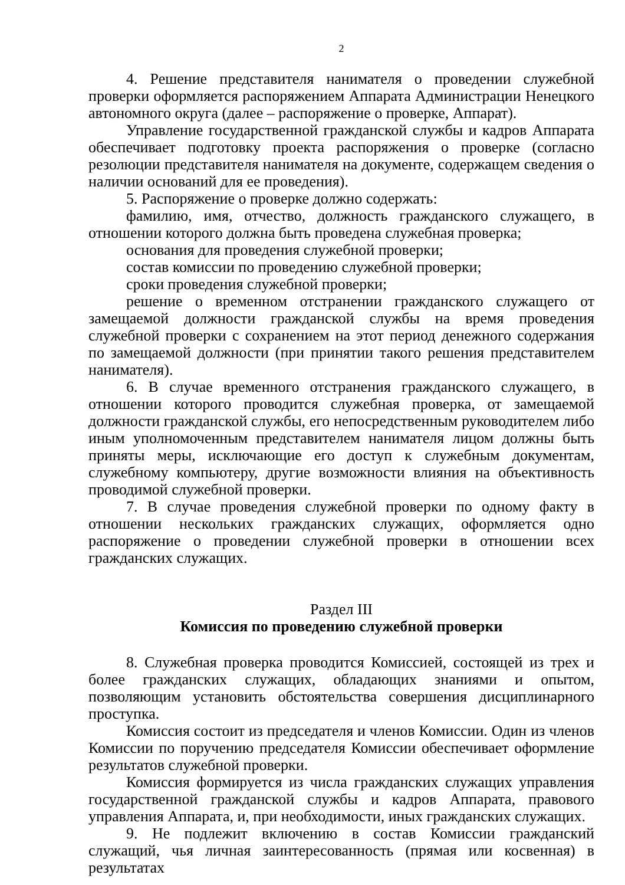2
4. Решение представителя нанимателя о проведении служебной проверки оформляется распоряжением Аппарата Администрации Ненецкого автономного округа (далее – распоряжение о проверке, Аппарат).
Управление государственной гражданской службы и кадров Аппарата обеспечивает подготовку проекта распоряжения о проверке (согласно резолюции представителя нанимателя на документе, содержащем сведения о наличии оснований для ее проведения).
5. Распоряжение о проверке должно содержать:
фамилию, имя, отчество, должность гражданского служащего, в отношении которого должна быть проведена служебная проверка;
основания для проведения служебной проверки;
состав комиссии по проведению служебной проверки;
сроки проведения служебной проверки;
решение о временном отстранении гражданского служащего от замещаемой должности гражданской службы на время проведения служебной проверки с сохранением на этот период денежного содержания по замещаемой должности (при принятии такого решения представителем нанимателя).
6. В случае временного отстранения гражданского служащего, в отношении которого проводится служебная проверка, от замещаемой должности гражданской службы, его непосредственным руководителем либо иным уполномоченным представителем нанимателя лицом должны быть приняты меры, исключающие его доступ к служебным документам, служебному компьютеру, другие возможности влияния на объективность проводимой служебной проверки.
7. В случае проведения служебной проверки по одному факту в отношении нескольких гражданских служащих, оформляется одно распоряжение о проведении служебной проверки в отношении всех гражданских служащих.
Раздел III
Комиссия по проведению служебной проверки
8. Служебная проверка проводится Комиссией, состоящей из трех и более гражданских служащих, обладающих знаниями и опытом, позволяющим установить обстоятельства совершения дисциплинарного проступка.
Комиссия состоит из председателя и членов Комиссии. Один из членов Комиссии по поручению председателя Комиссии обеспечивает оформление результатов служебной проверки.
Комиссия формируется из числа гражданских служащих управления государственной гражданской службы и кадров Аппарата, правового управления Аппарата, и, при необходимости, иных гражданских служащих.
9. Не подлежит включению в состав Комиссии гражданский служащий, чья личная заинтересованность (прямая или косвенная) в результатах